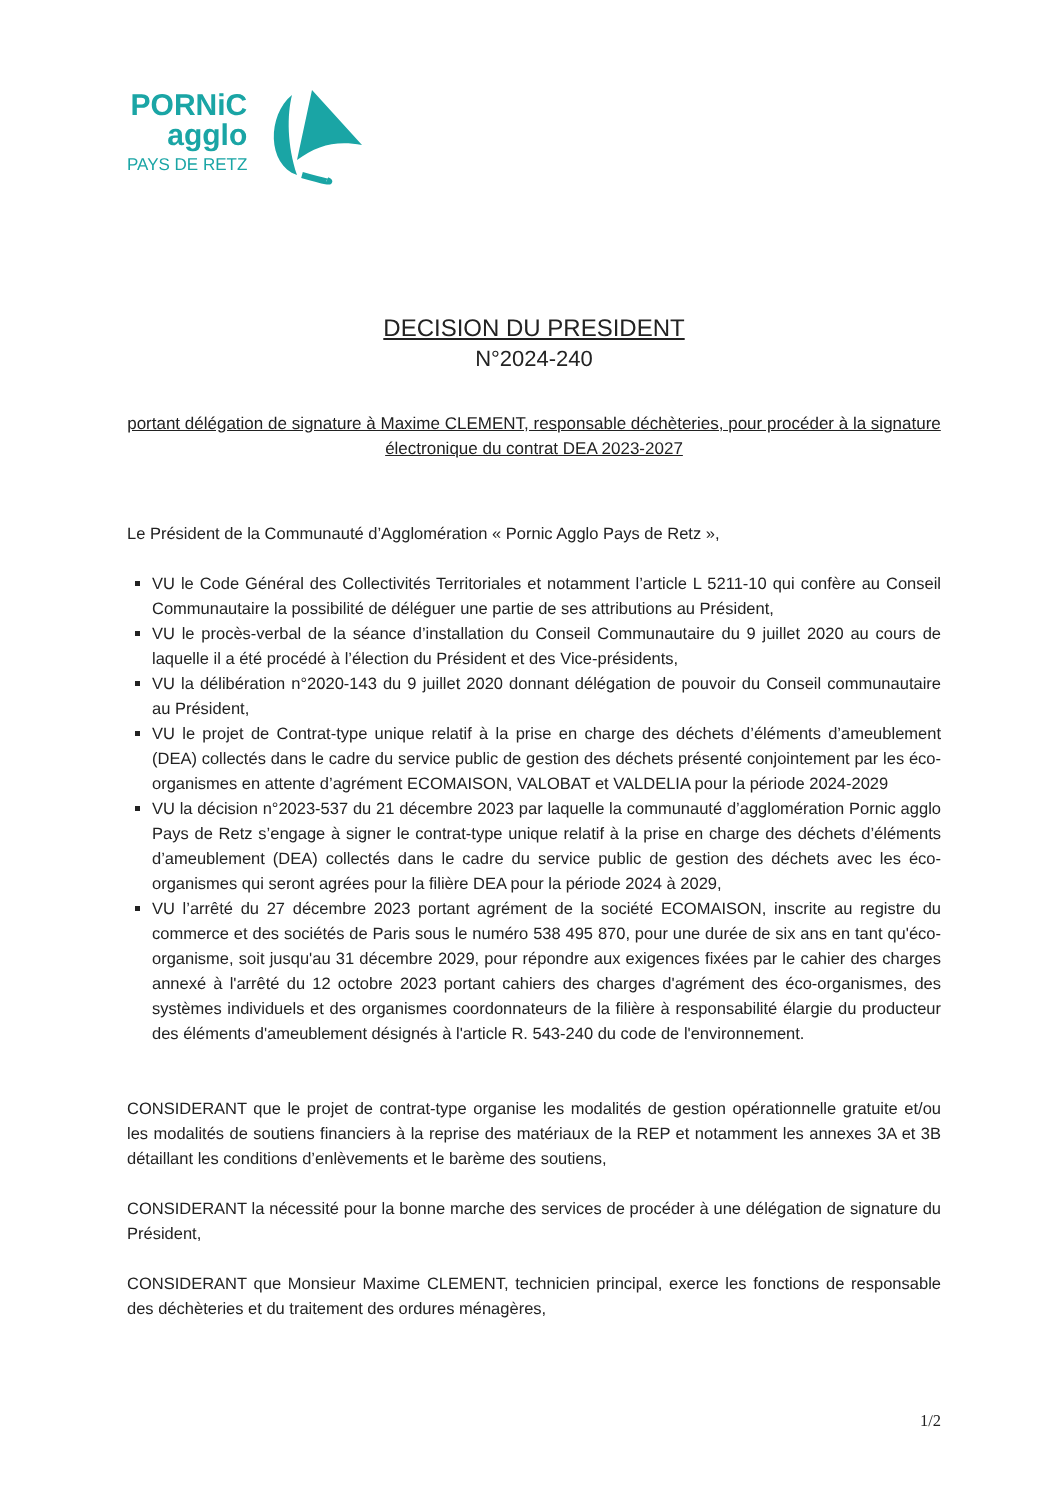PORNiC
agglo
PAYS DE RETZ
DECISION DU PRESIDENT
N°2024-240
portant délégation de signature à Maxime CLEMENT, responsable déchèteries, pour procéder à la signature électronique du contrat DEA 2023-2027
Le Président de la Communauté d’Agglomération « Pornic Agglo Pays de Retz »,
VU le Code Général des Collectivités Territoriales et notamment l’article L 5211-10 qui confère au Conseil Communautaire la possibilité de déléguer une partie de ses attributions au Président,
VU le procès-verbal de la séance d’installation du Conseil Communautaire du 9 juillet 2020 au cours de laquelle il a été procédé à l’élection du Président et des Vice-présidents,
VU la délibération n°2020-143 du 9 juillet 2020 donnant délégation de pouvoir du Conseil communautaire au Président,
VU le projet de Contrat-type unique relatif à la prise en charge des déchets d’éléments d’ameublement (DEA) collectés dans le cadre du service public de gestion des déchets présenté conjointement par les éco-organismes en attente d’agrément ECOMAISON, VALOBAT et VALDELIA pour la période 2024-2029
VU la décision n°2023-537 du 21 décembre 2023 par laquelle la communauté d’agglomération Pornic agglo Pays de Retz s’engage à signer le contrat-type unique relatif à la prise en charge des déchets d’éléments d’ameublement (DEA) collectés dans le cadre du service public de gestion des déchets avec les éco-organismes qui seront agrées pour la filière DEA pour la période 2024 à 2029,
VU l’arrêté du 27 décembre 2023 portant agrément de la société ECOMAISON, inscrite au registre du commerce et des sociétés de Paris sous le numéro 538 495 870, pour une durée de six ans en tant qu'éco-organisme, soit jusqu'au 31 décembre 2029, pour répondre aux exigences fixées par le cahier des charges annexé à l'arrêté du 12 octobre 2023 portant cahiers des charges d'agrément des éco-organismes, des systèmes individuels et des organismes coordonnateurs de la filière à responsabilité élargie du producteur des éléments d'ameublement désignés à l'article R. 543-240 du code de l'environnement.
CONSIDERANT que le projet de contrat-type organise les modalités de gestion opérationnelle gratuite et/ou les modalités de soutiens financiers à la reprise des matériaux de la REP et notamment les annexes 3A et 3B détaillant les conditions d’enlèvements et le barème des soutiens,
CONSIDERANT la nécessité pour la bonne marche des services de procéder à une délégation de signature du Président,
CONSIDERANT que Monsieur Maxime CLEMENT, technicien principal, exerce les fonctions de responsable des déchèteries et du traitement des ordures ménagères,
1/2